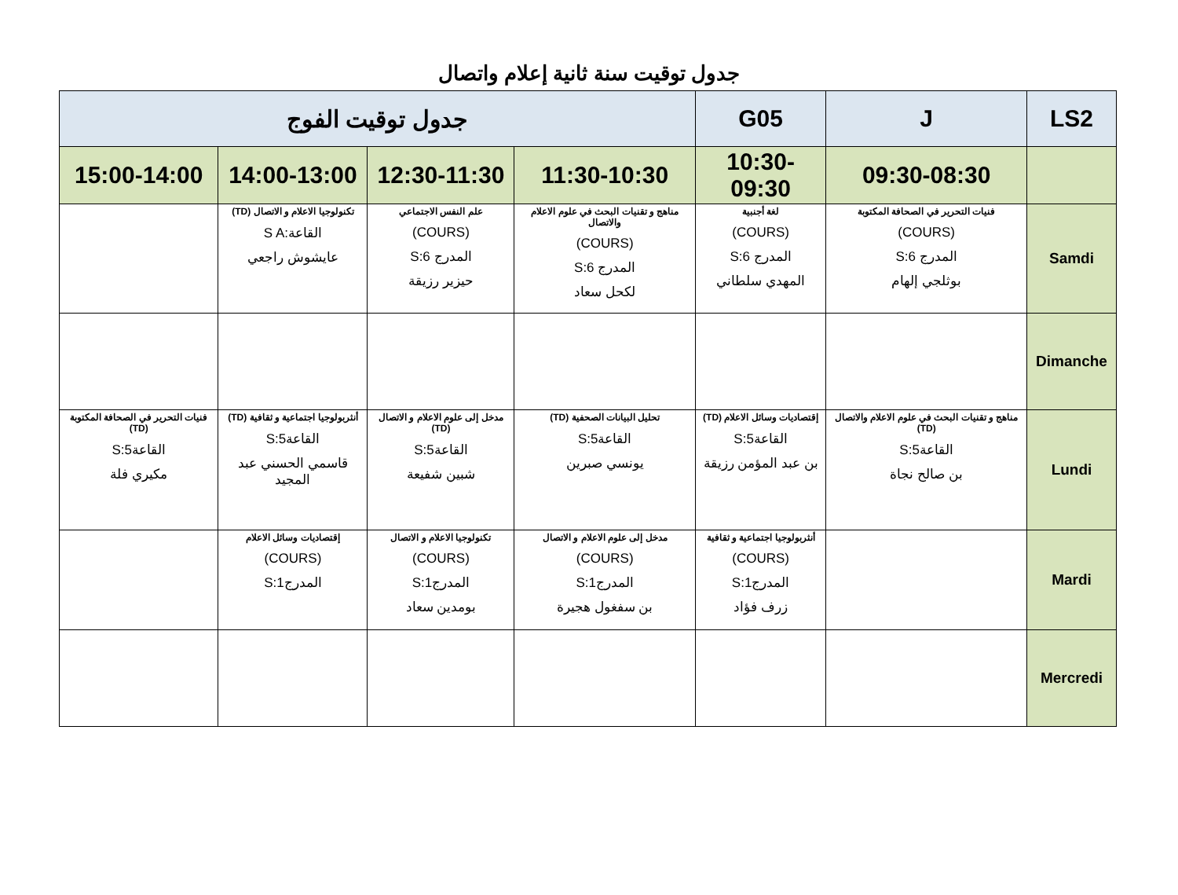جدول توقيت سنة ثانية إعلام واتصال
| LS2 | J | G05 | جدول توقيت الفوج | | | |
| --- | --- | --- | --- | --- | --- | --- |
| | 09:30-08:30 | 10:30-09:30 | 11:30-10:30 | 12:30-11:30 | 14:00-13:00 | 15:00-14:00 |
| Samdi | فنيات التحرير في الصحافة المكتوبة (COURS) المدرج S:6 بوثلجي إلهام | لغة أجنبية (COURS) المدرج S:6 المهدي سلطاني | مناهج و تقنيات البحث في علوم الاعلام والاتصال (COURS) المدرج S:6 لكحل سعاد | علم النفس الاجتماعي (COURS) المدرج S:6 حيزير رزيقة | تكنولوجيا الاعلام و الاتصال (TD) القاعة:S A عايشوش راجعي | |
| Dimanche | | | | | | |
| Lundi | مناهج و تقنيات البحث في علوم الاعلام والاتصال (TD) القاعةS:5 بن صالح نجاة | إقتصاديات وسائل الاعلام (TD) القاعةS:5 بن عبد المؤمن رزيقة | تحليل البيانات الصحفية (TD) القاعةS:5 يونسي صبرين | مدخل إلى علوم الاعلام و الاتصال (TD) القاعةS:5 شبين شفيعة | أنثربولوجيا اجتماعية و ثقافية (TD) القاعةS:5 قاسمي الحسني عبد المجيد | فنيات التحرير في الصحافة المكتوبة (TD) القاعةS:5 مكيري فلة |
| Mardi | | أنثربولوجيا اجتماعية و ثقافية (COURS) المدرجS:1 زرف فؤاد | مدخل إلى علوم الاعلام و الاتصال (COURS) المدرجS:1 بن سفغول هجيرة | تكنولوجيا الاعلام و الاتصال (COURS) المدرجS:1 بومدين سعاد | إقتصاديات وسائل الاعلام (COURS) المدرجS:1 | |
| Mercredi | | | | | | |